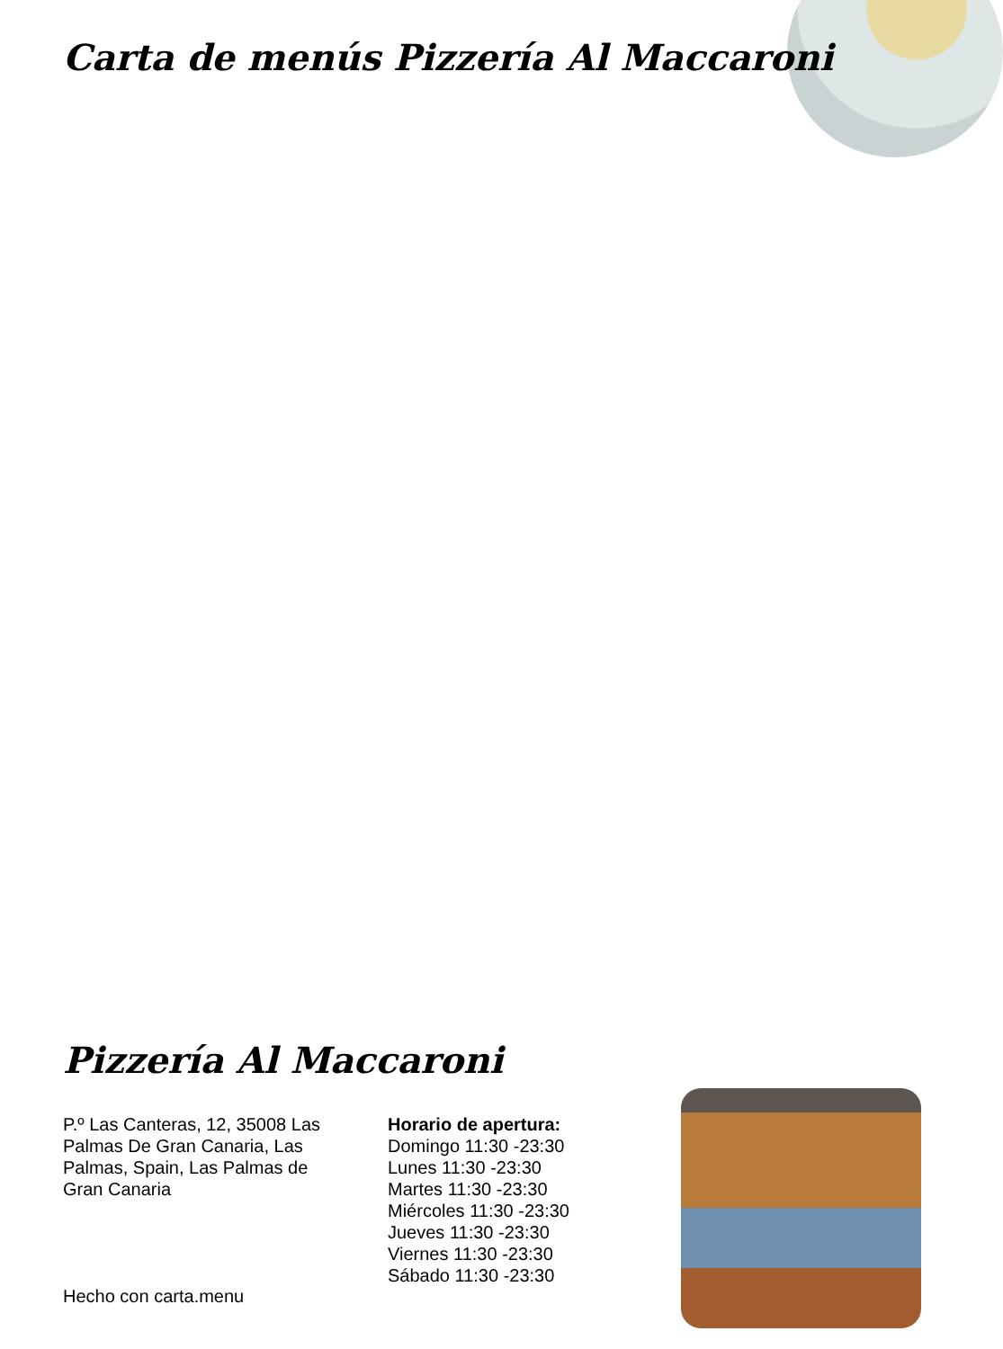Carta de menús Pizzería Al Maccaroni
Pizzería Al Maccaroni
P.º Las Canteras, 12, 35008 Las Palmas De Gran Canaria, Las Palmas, Spain, Las Palmas de Gran Canaria
Horario de apertura:
Domingo 11:30 -23:30
Lunes 11:30 -23:30
Martes 11:30 -23:30
Miércoles 11:30 -23:30
Jueves 11:30 -23:30
Viernes 11:30 -23:30
Sábado 11:30 -23:30
Hecho con carta.menu